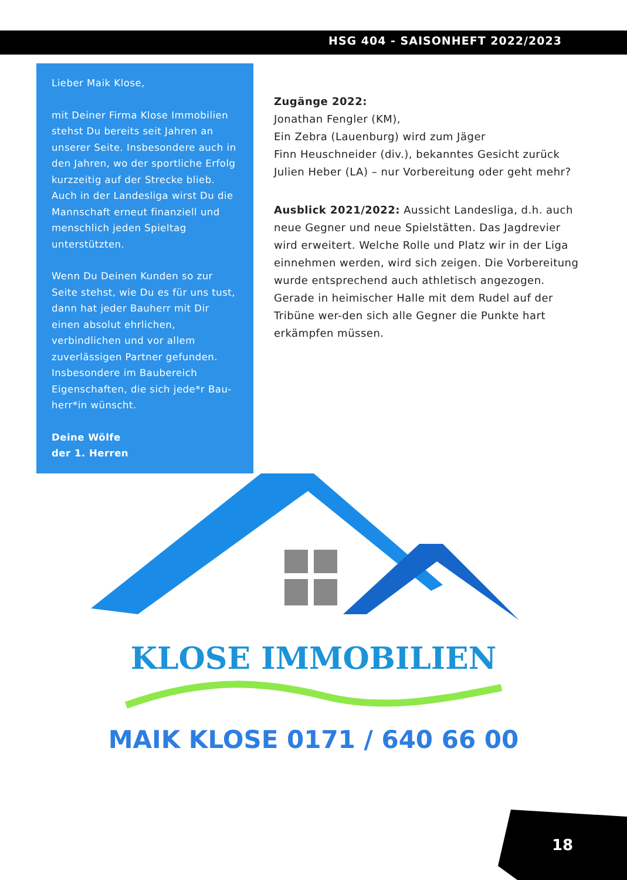HSG 404 - SAISONHEFT 2022/2023
Lieber Maik Klose,
mit Deiner Firma Klose Immobilien stehst Du bereits seit Jahren an unserer Seite. Insbesondere auch in den Jahren, wo der sportliche Erfolg kurzzeitig auf der Strecke blieb. Auch in der Landesliga wirst Du die Mannschaft erneut finanziell und menschlich jeden Spieltag unterstützten.
Wenn Du Deinen Kunden so zur Seite stehst, wie Du es für uns tust, dann hat jeder Bauherr mit Dir einen absolut ehrlichen, verbindlichen und vor allem zuverlässigen Partner gefunden. Insbesondere im Baubereich Eigenschaften, die sich jede*r Bau-herr*in wünscht.
Deine Wölfe
der 1. Herren
Zugänge 2022:
Jonathan Fengler (KM),
Ein Zebra (Lauenburg) wird zum Jäger
Finn Heuschneider (div.), bekanntes Gesicht zurück
Julien Heber (LA) – nur Vorbereitung oder geht mehr?
Ausblick 2021/2022: Aussicht Landesliga, d.h. auch neue Gegner und neue Spielstätten. Das Jagdrevier wird erweitert. Welche Rolle und Platz wir in der Liga einnehmen werden, wird sich zeigen. Die Vorbereitung wurde entsprechend auch athletisch angezogen. Gerade in heimischer Halle mit dem Rudel auf der Tribüne wer-den sich alle Gegner die Punkte hart erkämpfen müssen.
KLOSE IMMOBILIEN
MAIK KLOSE 0171 / 640 66 00
18